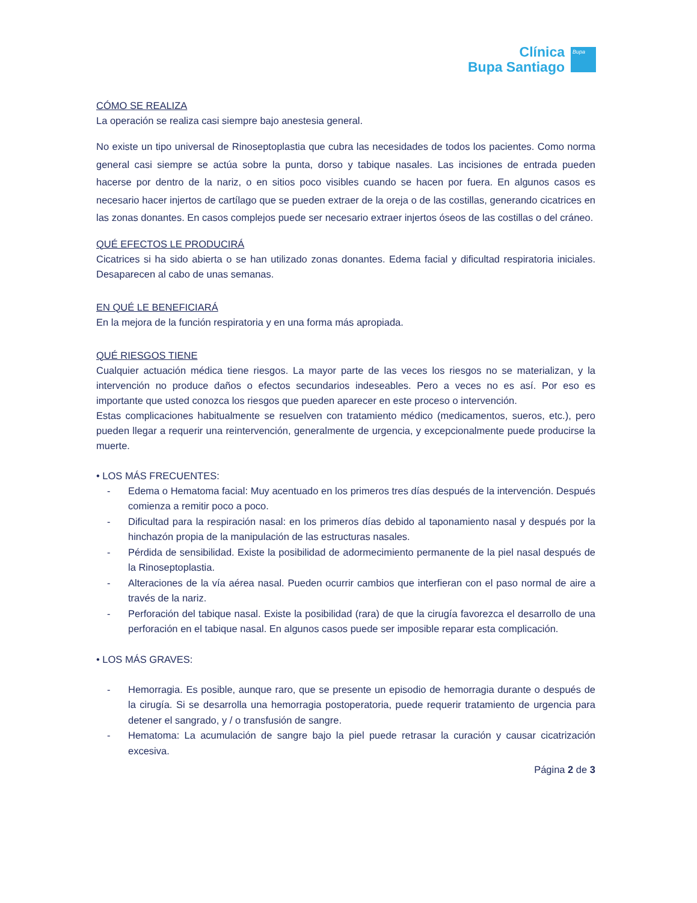Clínica
Bupa Santiago
Bupa
CÓMO SE REALIZA
La operación se realiza casi siempre bajo anestesia general.
No existe un tipo universal de Rinoseptoplastia que cubra las necesidades de todos los pacientes. Como norma general casi siempre se actúa sobre la punta, dorso y tabique nasales. Las incisiones de entrada pueden hacerse por dentro de la nariz, o en sitios poco visibles cuando se hacen por fuera. En algunos casos es necesario hacer injertos de cartílago que se pueden extraer de la oreja o de las costillas, generando cicatrices en las zonas donantes. En casos complejos puede ser necesario extraer injertos óseos de las costillas o del cráneo.
QUÉ EFECTOS LE PRODUCIRÁ
Cicatrices si ha sido abierta o se han utilizado zonas donantes. Edema facial y dificultad respiratoria iniciales. Desaparecen al cabo de unas semanas.
EN QUÉ LE BENEFICIARÁ
En la mejora de la función respiratoria y en una forma más apropiada.
QUÉ RIESGOS TIENE
Cualquier actuación médica tiene riesgos. La mayor parte de las veces los riesgos no se materializan, y la intervención no produce daños o efectos secundarios indeseables. Pero a veces no es así. Por eso es importante que usted conozca los riesgos que pueden aparecer en este proceso o intervención.
Estas complicaciones habitualmente se resuelven con tratamiento médico (medicamentos, sueros, etc.), pero pueden llegar a requerir una reintervención, generalmente de urgencia, y excepcionalmente puede producirse la muerte.
• LOS MÁS FRECUENTES:
- Edema o Hematoma facial: Muy acentuado en los primeros tres días después de la intervención. Después comienza a remitir poco a poco.
- Dificultad para la respiración nasal: en los primeros días debido al taponamiento nasal y después por la hinchazón propia de la manipulación de las estructuras nasales.
- Pérdida de sensibilidad. Existe la posibilidad de adormecimiento permanente de la piel nasal después de la Rinoseptoplastia.
- Alteraciones de la vía aérea nasal. Pueden ocurrir cambios que interfieran con el paso normal de aire a través de la nariz.
- Perforación del tabique nasal. Existe la posibilidad (rara) de que la cirugía favorezca el desarrollo de una perforación en el tabique nasal. En algunos casos puede ser imposible reparar esta complicación.
• LOS MÁS GRAVES:
- Hemorragia. Es posible, aunque raro, que se presente un episodio de hemorragia durante o después de la cirugía. Si se desarrolla una hemorragia postoperatoria, puede requerir tratamiento de urgencia para detener el sangrado, y / o transfusión de sangre.
- Hematoma: La acumulación de sangre bajo la piel puede retrasar la curación y causar cicatrización excesiva.
Página 2 de 3